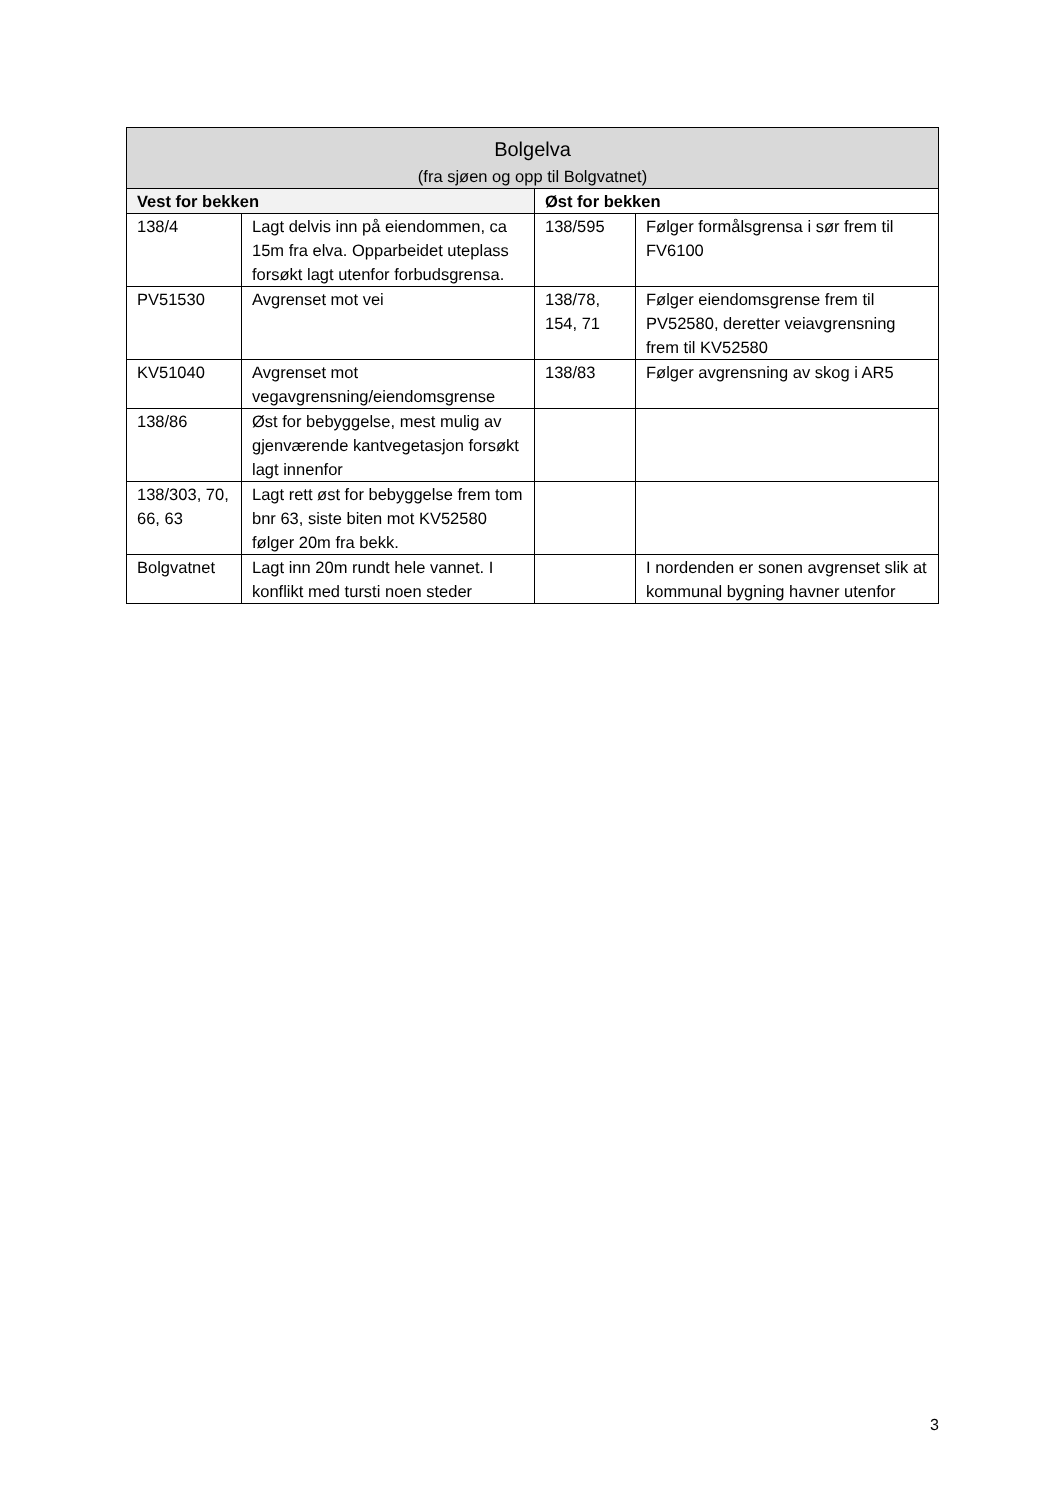| Bolgelva (fra sjøen og opp til Bolgvatnet) | | | |
| --- | --- | --- | --- |
| Vest for bekken | | Øst for bekken | |
| 138/4 | Lagt delvis inn på eiendommen, ca 15m fra elva. Opparbeidet uteplass forsøkt lagt utenfor forbudsgrensa. | 138/595 | Følger formålsgrensa i sør frem til FV6100 |
| PV51530 | Avgrenset mot vei | 138/78, 154, 71 | Følger eiendomsgrense frem til PV52580, deretter veiavgrensning frem til KV52580 |
| KV51040 | Avgrenset mot vegavgrensning/eiendomsgrense | 138/83 | Følger avgrensning av skog i AR5 |
| 138/86 | Øst for bebyggelse, mest mulig av gjenværende kantvegetasjon forsøkt lagt innenfor | | |
| 138/303, 70, 66, 63 | Lagt rett øst for bebyggelse frem tom bnr 63, siste biten mot KV52580 følger 20m fra bekk. | | |
| Bolgvatnet | Lagt inn 20m rundt hele vannet. I konflikt med tursti noen steder | | I nordenden er sonen avgrenset slik at kommunal bygning havner utenfor |
3